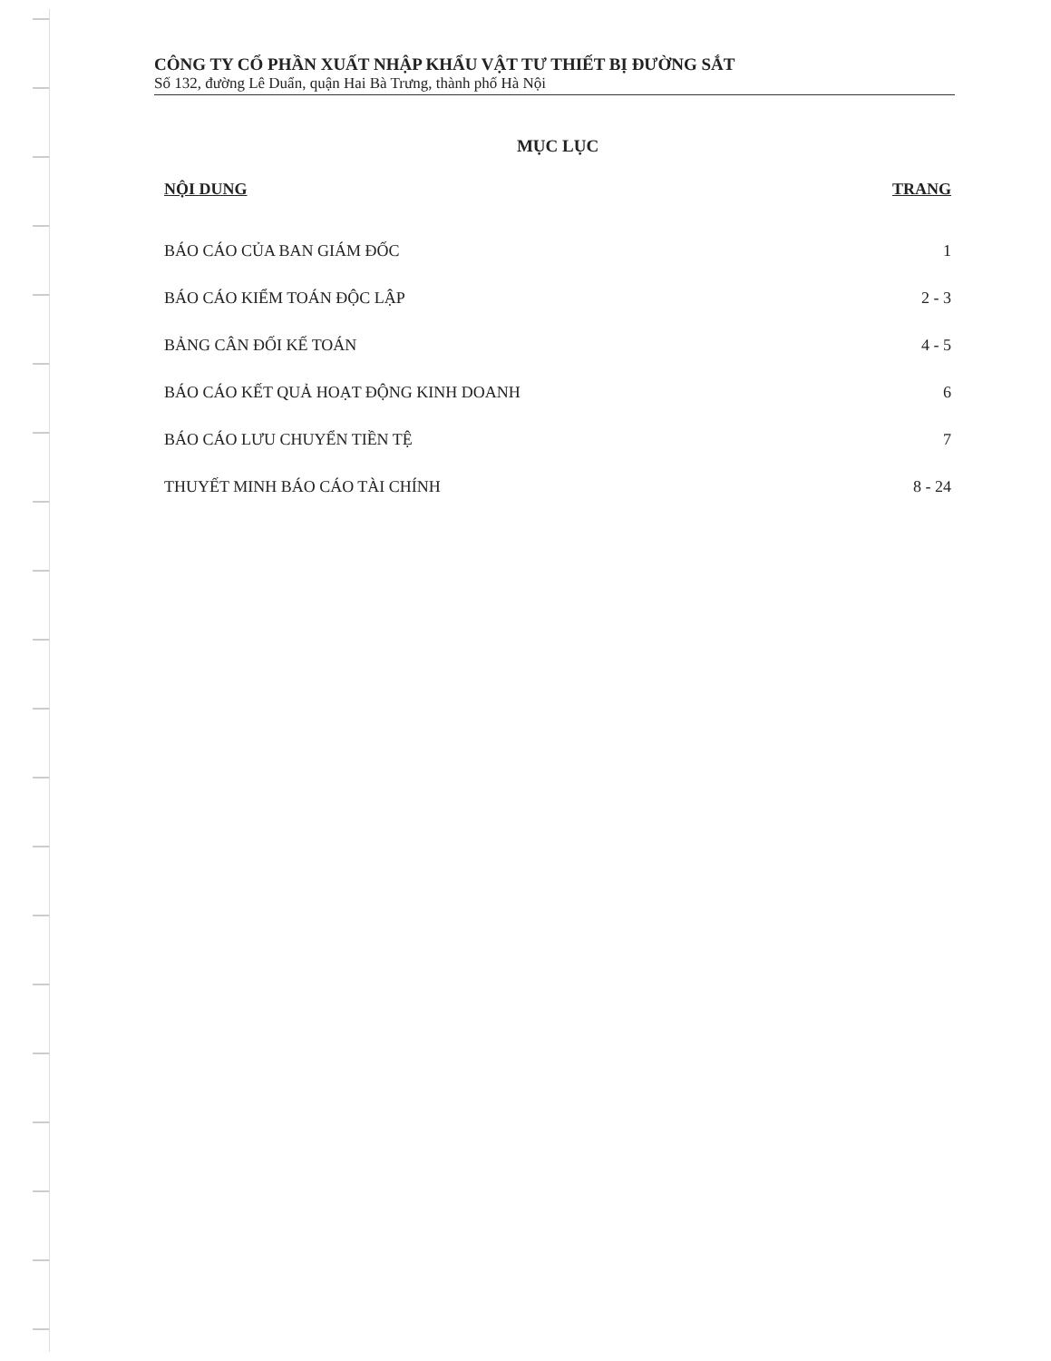CÔNG TY CỔ PHẦN XUẤT NHẬP KHẨU VẬT TƯ THIẾT BỊ ĐƯỜNG SẮT
Số 132, đường Lê Duẩn, quận Hai Bà Trưng, thành phố Hà Nội
MỤC LỤC
| NỘI DUNG | TRANG |
| --- | --- |
| BÁO CÁO CỦA BAN GIÁM ĐỐC | 1 |
| BÁO CÁO KIỂM TOÁN ĐỘC LẬP | 2 - 3 |
| BẢNG CÂN ĐỐI KẾ TOÁN | 4 - 5 |
| BÁO CÁO KẾT QUẢ HOẠT ĐỘNG KINH DOANH | 6 |
| BÁO CÁO LƯU CHUYỂN TIỀN TỆ | 7 |
| THUYẾT MINH BÁO CÁO TÀI CHÍNH | 8 - 24 |